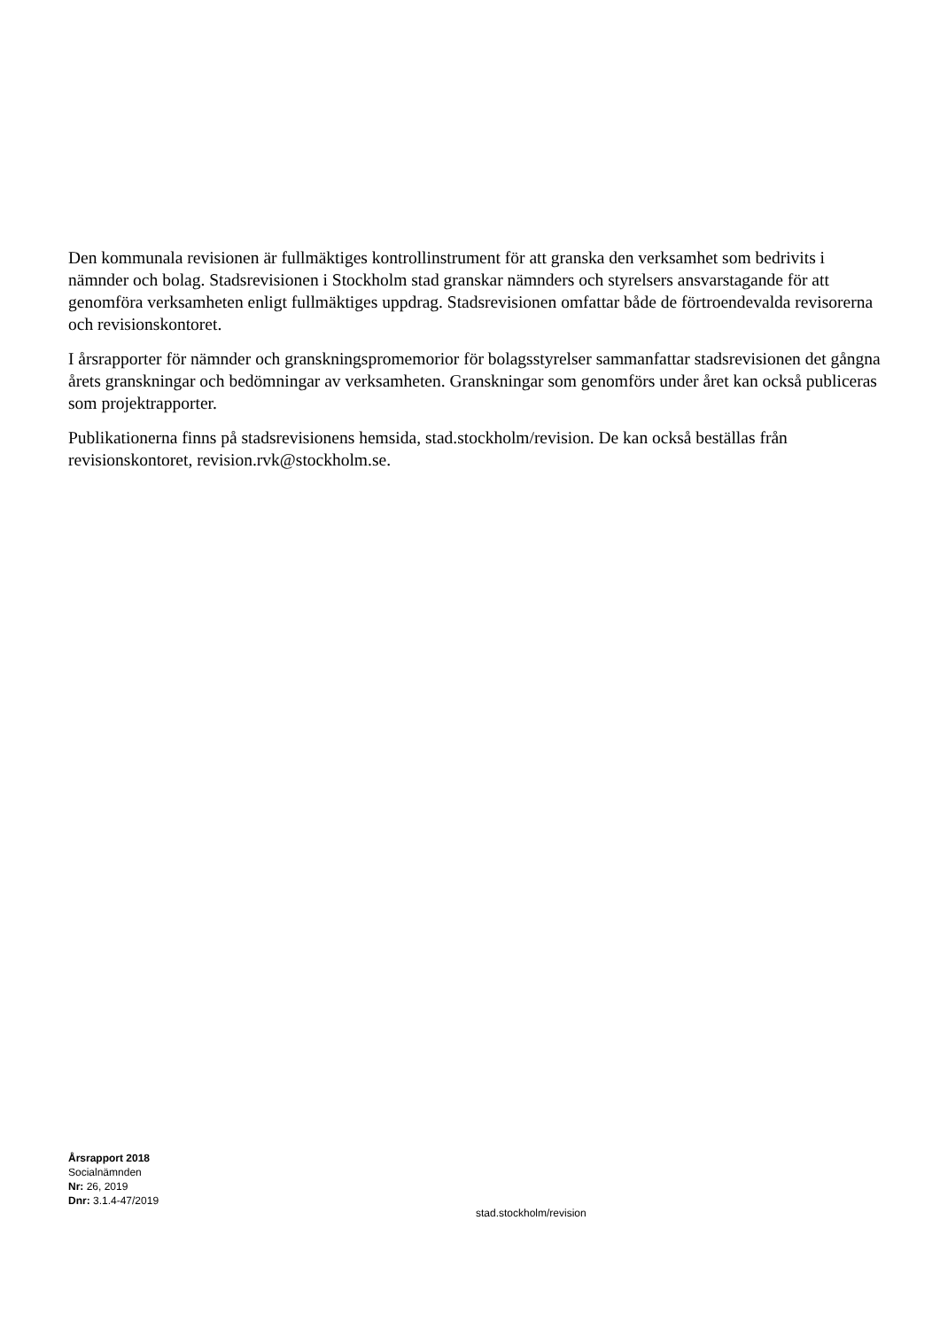Den kommunala revisionen är fullmäktiges kontrollinstrument för att granska den verksamhet som bedrivits i nämnder och bolag. Stadsrevisionen i Stockholm stad granskar nämnders och styrelsers ansvarstagande för att genomföra verksamheten enligt fullmäktiges uppdrag. Stadsrevisionen omfattar både de förtroendevalda revisorerna och revisionskontoret.
I årsrapporter för nämnder och granskningspromemorior för bolagsstyrelser sammanfattar stadsrevisionen det gångna årets granskningar och bedömningar av verksamheten. Granskningar som genomförs under året kan också publiceras som projektrapporter.
Publikationerna finns på stadsrevisionens hemsida, stad.stockholm/revision. De kan också beställas från revisionskontoret, revision.rvk@stockholm.se.
Årsrapport 2018
Socialnämnden
Nr: 26, 2019
Dnr: 3.1.4-47/2019
stad.stockholm/revision